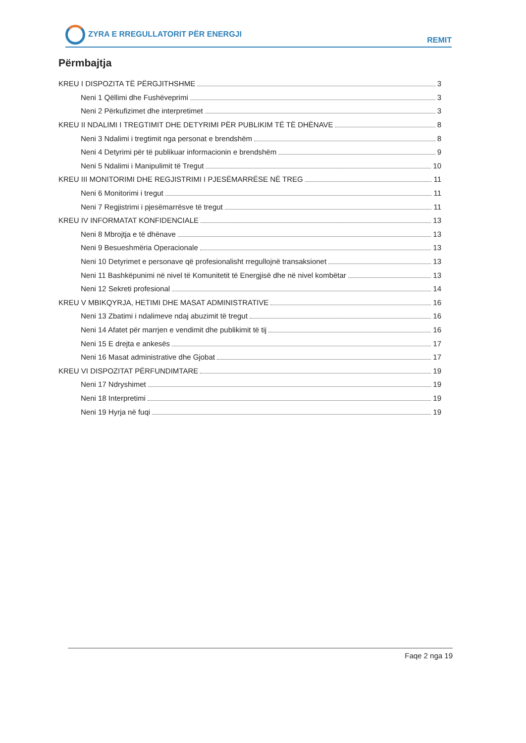ZYRA E RREGULLATORIT PËR ENERGJI REMIT
Përmbajtja
KREU I DISPOZITA TË PËRGJITHSHME 3
Neni 1 Qëllimi dhe Fushëveprimi 3
Neni 2 Përkufizimet dhe interpretimet 3
KREU II NDALIMI I TREGTIMIT DHE DETYRIMI PËR PUBLIKIM TË TË DHËNAVE 8
Neni 3 Ndalimi i tregtimit nga personat e brendshëm 8
Neni 4 Detyrimi për të publikuar informacionin e brendshëm 9
Neni 5 Ndalimi i Manipulimit të Tregut 10
KREU III MONITORIMI DHE REGJISTRIMI I PJESËMARRËSE NË TREG 11
Neni 6 Monitorimi i tregut 11
Neni 7 Regjistrimi i pjesëmarrësve të tregut 11
KREU IV INFORMATAT KONFIDENCIALE 13
Neni 8 Mbrojtja e të dhënave 13
Neni 9 Besueshmëria Operacionale 13
Neni 10 Detyrimet e personave që profesionalisht rregullojnë transaksionet 13
Neni 11 Bashkëpunimi në nivel të Komunitetit të Energjisë dhe në nivel kombëtar 13
Neni 12 Sekreti profesional 14
KREU V MBIKQYRJA, HETIMI DHE MASAT ADMINISTRATIVE 16
Neni 13 Zbatimi i ndalimeve ndaj abuzimit të tregut 16
Neni 14 Afatet për marrjen e vendimit dhe publikimit të tij 16
Neni 15 E drejta e ankesës 17
Neni 16 Masat administrative dhe Gjobat 17
KREU VI DISPOZITAT PËRFUNDIMTARE 19
Neni 17 Ndryshimet 19
Neni 18 Interpretimi 19
Neni 19 Hyrja në fuqi 19
Faqe 2 nga 19